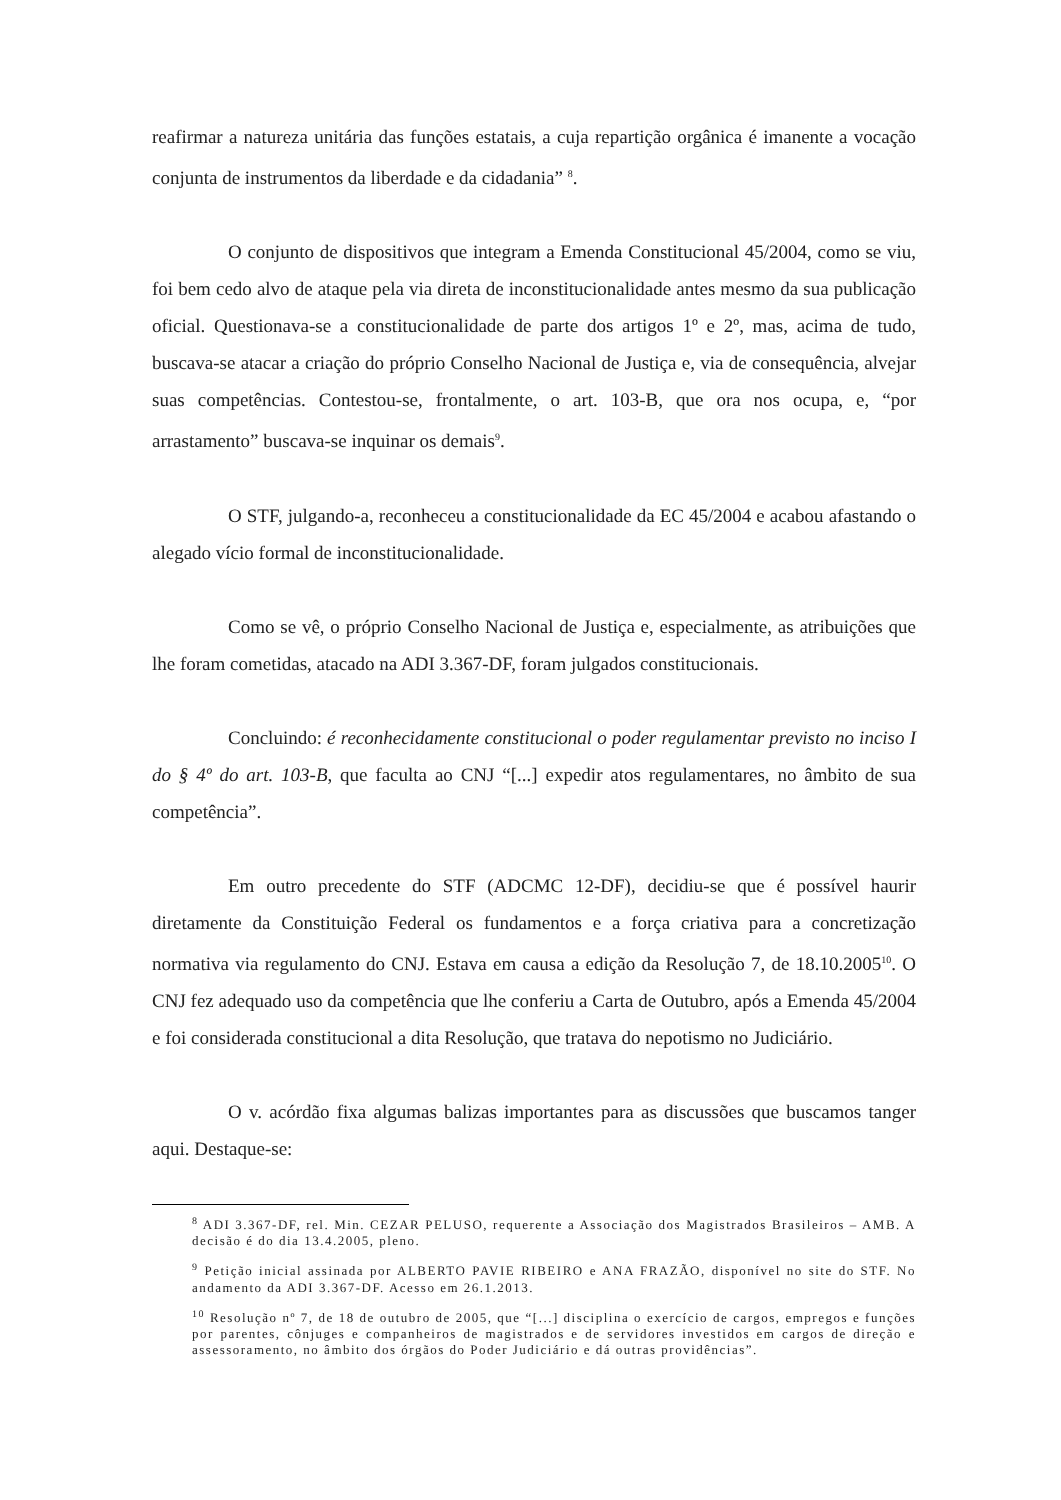reafirmar a natureza unitária das funções estatais, a cuja repartição orgânica é imanente a vocação conjunta de instrumentos da liberdade e da cidadania” <sup>8</sup>.
O conjunto de dispositivos que integram a Emenda Constitucional 45/2004, como se viu, foi bem cedo alvo de ataque pela via direta de inconstitucionalidade antes mesmo da sua publicação oficial. Questionava-se a constitucionalidade de parte dos artigos 1º e 2º, mas, acima de tudo, buscava-se atacar a criação do próprio Conselho Nacional de Justiça e, via de consequência, alvejar suas competências. Contestou-se, frontalmente, o art. 103-B, que ora nos ocupa, e, “por arrastamento” buscava-se inquinar os demais<sup>9</sup>.
O STF, julgando-a, reconheceu a constitucionalidade da EC 45/2004 e acabou afastando o alegado vício formal de inconstitucionalidade.
Como se vê, o próprio Conselho Nacional de Justiça e, especialmente, as atribuições que lhe foram cometidas, atacado na ADI 3.367-DF, foram julgados constitucionais.
Concluindo: é reconhecidamente constitucional o poder regulamentar previsto no inciso I do § 4º do art. 103-B, que faculta ao CNJ “[...] expedir atos regulamentares, no âmbito de sua competência”.
Em outro precedente do STF (ADCMC 12-DF), decidiu-se que é possível haurir diretamente da Constituição Federal os fundamentos e a força criativa para a concretização normativa via regulamento do CNJ. Estava em causa a edição da Resolução 7, de 18.10.2005<sup>10</sup>. O CNJ fez adequado uso da competência que lhe conferiu a Carta de Outubro, após a Emenda 45/2004 e foi considerada constitucional a dita Resolução, que tratava do nepotismo no Judiciário.
O v. acórdão fixa algumas balizas importantes para as discussões que buscamos tanger aqui. Destaque-se:
<sup>8</sup> ADI 3.367-DF, rel. Min. CEZAR PELUSO, requerente a Associação dos Magistrados Brasileiros – AMB. A decisão é do dia 13.4.2005, pleno.
<sup>9</sup> Petição inicial assinada por ALBERTO PAVIE RIBEIRO e ANA FRAZÃO, disponível no site do STF. No andamento da ADI 3.367-DF. Acesso em 26.1.2013.
<sup>10</sup> Resolução nº 7, de 18 de outubro de 2005, que “[...] disciplina o exercício de cargos, empregos e funções por parentes, cônjuges e companheiros de magistrados e de servidores investidos em cargos de direção e assessoramento, no âmbito dos órgãos do Poder Judiciário e dá outras providências”.